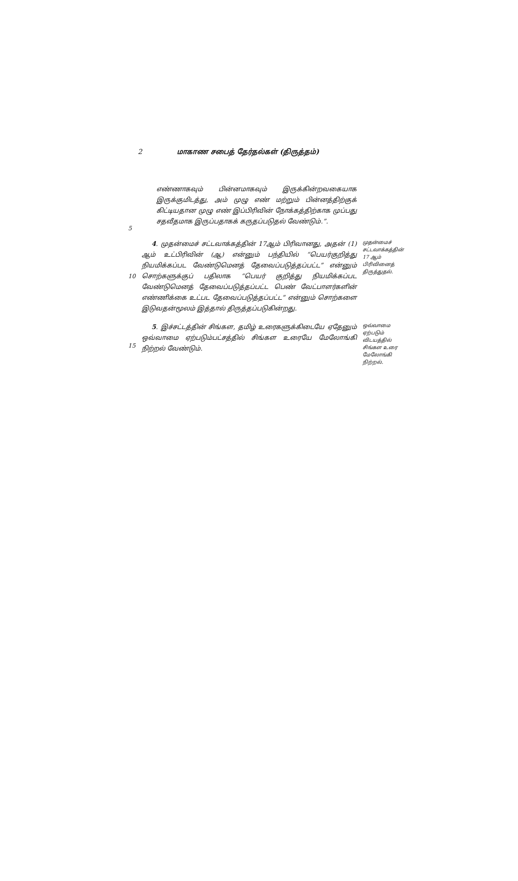2 மாகாண சபைத் தேர்தல்கள் (திருத்தம்)
5
எண்ணாகவும் பின்னமாகவும் இருக்கின்றவகையாக இருக்குமிடத்து, அம் முழு எண் மற்றும் பின்னத்திற்குக் கிட்டியதான முழு எண் இப்பிரிவின் நோக்கத்திற்காக முப்பது சதவீதமாக இருப்பதாகக் கருதப்படுதல் வேண்டும்.”.
10
4. முதன்மைச் சட்டவாக்கத்தின் 17ஆம் பிரிவானது, அதன் (1) ஆம் உட்பிரிவின் (ஆ) என்னும் பந்தியில் “பெயர்குறித்து நியமிக்கப்பட வேண்டுமெனத் தேவைப்படுத்தப்பட்ட” என்னும் சொற்களுக்குப் பதிலாக “பெயர் குறித்து நியமிக்கப்பட வேண்டுமெனத் தேவைப்படுத்தப்பட்ட பெண் வேட்பாளர்களின் எண்ணிக்கை உட்பட தேவைப்படுத்தப்பட்ட” என்னும் சொற்களை இடுவதன்மூலம் இத்தால் திருத்தப்படுகின்றது.
முதன்மைச் சட்டவாக்கத்தின் 17 ஆம் பிரிவினைத் திருத்துதல்.
15
5. இச்சட்டத்தின் சிங்கள, தமிழ் உரைகளுக்கிடையே ஏதேனும் ஒவ்வாமை ஏற்படும்பட்சத்தில் சிங்கள உரையே மேலோங்கி நிற்றல் வேண்டும்.
ஒவ்வாமை ஏற்படும் விடயத்தில் சிங்கள உரை மேலோங்கி நிற்றல்.